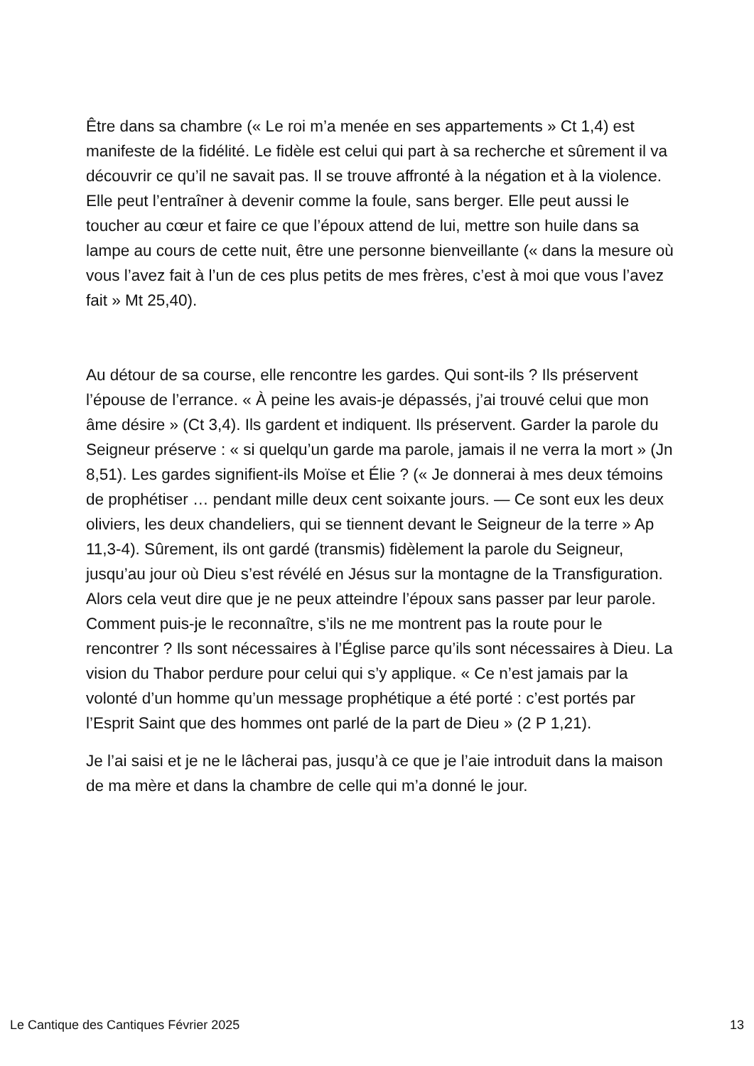Être dans sa chambre (« Le roi m’a menée en ses appartements » Ct 1,4) est manifeste de la fidélité. Le fidèle est celui qui part à sa recherche et sûrement il va découvrir ce qu’il ne savait pas. Il se trouve affronté à la négation et à la violence. Elle peut l’entraîner à devenir comme la foule, sans berger. Elle peut aussi le toucher au cœur et faire ce que l’époux attend de lui, mettre son huile dans sa lampe au cours de cette nuit, être une personne bienveillante (« dans la mesure où vous l’avez fait à l’un de ces plus petits de mes frères, c’est à moi que vous l’avez fait » Mt 25,40).
Au détour de sa course, elle rencontre les gardes. Qui sont-ils ? Ils préservent l’épouse de l’errance. « À peine les avais-je dépassés, j’ai trouvé celui que mon âme désire » (Ct 3,4). Ils gardent et indiquent. Ils préservent. Garder la parole du Seigneur préserve : « si quelqu’un garde ma parole, jamais il ne verra la mort » (Jn 8,51). Les gardes signifient-ils Moïse et Élie ? (« Je donnerai à mes deux témoins de prophétiser … pendant mille deux cent soixante jours. — Ce sont eux les deux oliviers, les deux chandeliers, qui se tiennent devant le Seigneur de la terre » Ap 11,3-4). Sûrement, ils ont gardé (transmis) fidèlement la parole du Seigneur, jusqu’au jour où Dieu s’est révélé en Jésus sur la montagne de la Transfiguration. Alors cela veut dire que je ne peux atteindre l’époux sans passer par leur parole. Comment puis-je le reconnaître, s’ils ne me montrent pas la route pour le rencontrer ? Ils sont nécessaires à l’Église parce qu’ils sont nécessaires à Dieu. La vision du Thabor perdure pour celui qui s’y applique. « Ce n’est jamais par la volonté d’un homme qu’un message prophétique a été porté : c’est portés par l’Esprit Saint que des hommes ont parlé de la part de Dieu » (2 P 1,21).
Je l’ai saisi et je ne le lâcherai pas, jusqu’à ce que je l’aie introduit dans la maison de ma mère et dans la chambre de celle qui m’a donné le jour.
Le Cantique des Cantiques Février 2025 13